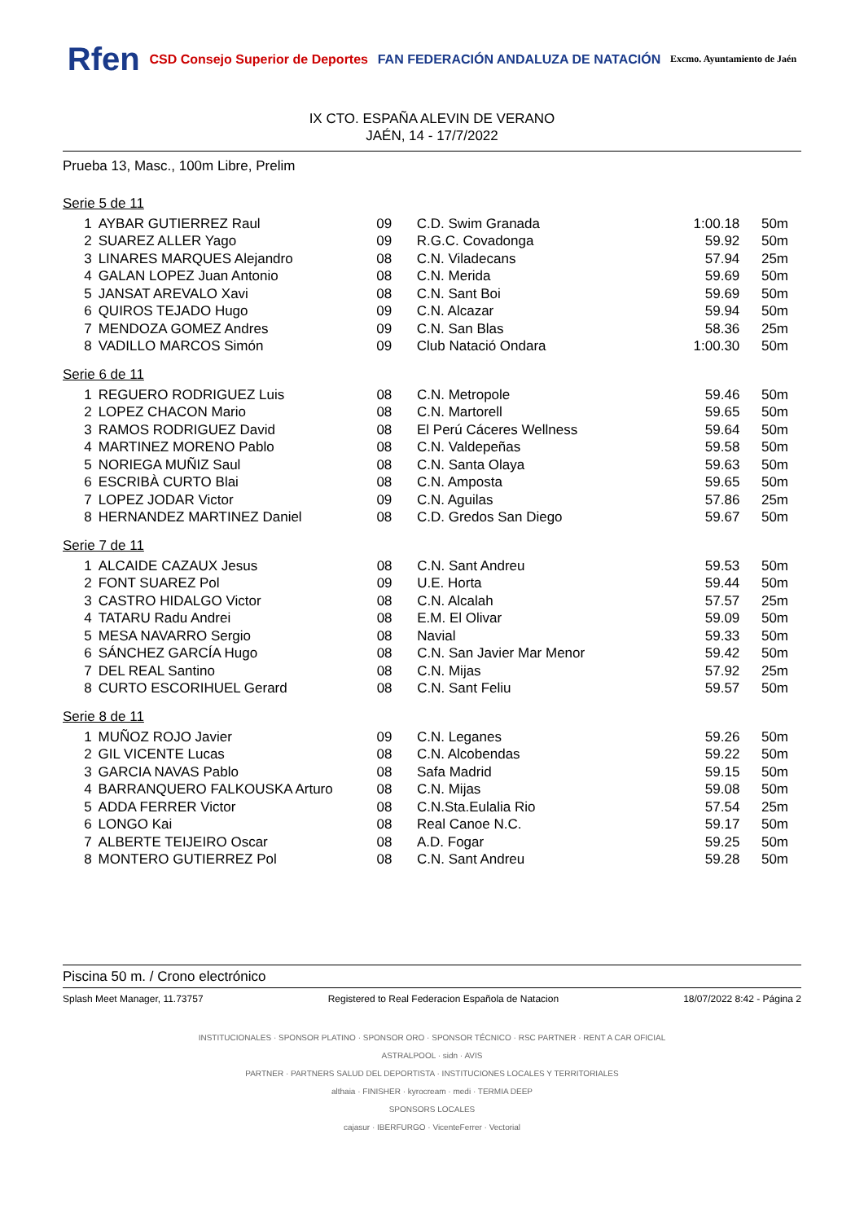Rfen
CSD Consejo Superior de Deportes
FAN FEDERACIÓN ANDALUZA DE NATACIÓN
Excmo. Ayuntamiento de Jaén
IX CTO. ESPAÑA ALEVIN DE VERANO
JAÉN, 14 - 17/7/2022
Prueba 13, Masc., 100m Libre, Prelim
Serie 5 de 11
| 1 | AYBAR GUTIERREZ Raul | 09 | C.D. Swim Granada | 1:00.18 | 50m |
| 2 | SUAREZ ALLER Yago | 09 | R.G.C. Covadonga | 59.92 | 50m |
| 3 | LINARES MARQUES Alejandro | 08 | C.N. Viladecans | 57.94 | 25m |
| 4 | GALAN LOPEZ Juan Antonio | 08 | C.N. Merida | 59.69 | 50m |
| 5 | JANSAT AREVALO Xavi | 08 | C.N. Sant Boi | 59.69 | 50m |
| 6 | QUIROS TEJADO Hugo | 09 | C.N. Alcazar | 59.94 | 50m |
| 7 | MENDOZA GOMEZ Andres | 09 | C.N. San Blas | 58.36 | 25m |
| 8 | VADILLO MARCOS Simón | 09 | Club Natació Ondara | 1:00.30 | 50m |
Serie 6 de 11
| 1 | REGUERO RODRIGUEZ Luis | 08 | C.N. Metropole | 59.46 | 50m |
| 2 | LOPEZ CHACON Mario | 08 | C.N. Martorell | 59.65 | 50m |
| 3 | RAMOS RODRIGUEZ David | 08 | El Perú Cáceres Wellness | 59.64 | 50m |
| 4 | MARTINEZ MORENO Pablo | 08 | C.N. Valdepeñas | 59.58 | 50m |
| 5 | NORIEGA MUÑIZ Saul | 08 | C.N. Santa Olaya | 59.63 | 50m |
| 6 | ESCRIBÀ CURTO Blai | 08 | C.N. Amposta | 59.65 | 50m |
| 7 | LOPEZ JODAR Victor | 09 | C.N. Aguilas | 57.86 | 25m |
| 8 | HERNANDEZ MARTINEZ Daniel | 08 | C.D. Gredos San Diego | 59.67 | 50m |
Serie 7 de 11
| 1 | ALCAIDE CAZAUX Jesus | 08 | C.N. Sant Andreu | 59.53 | 50m |
| 2 | FONT SUAREZ Pol | 09 | U.E. Horta | 59.44 | 50m |
| 3 | CASTRO HIDALGO Victor | 08 | C.N. Alcalah | 57.57 | 25m |
| 4 | TATARU Radu Andrei | 08 | E.M. El Olivar | 59.09 | 50m |
| 5 | MESA NAVARRO Sergio | 08 | Navial | 59.33 | 50m |
| 6 | SÁNCHEZ GARCÍA Hugo | 08 | C.N. San Javier Mar Menor | 59.42 | 50m |
| 7 | DEL REAL Santino | 08 | C.N. Mijas | 57.92 | 25m |
| 8 | CURTO ESCORIHUEL Gerard | 08 | C.N. Sant Feliu | 59.57 | 50m |
Serie 8 de 11
| 1 | MUÑOZ ROJO Javier | 09 | C.N. Leganes | 59.26 | 50m |
| 2 | GIL VICENTE Lucas | 08 | C.N. Alcobendas | 59.22 | 50m |
| 3 | GARCIA NAVAS Pablo | 08 | Safa Madrid | 59.15 | 50m |
| 4 | BARRANQUERO FALKOUSKA Arturo | 08 | C.N. Mijas | 59.08 | 50m |
| 5 | ADDA FERRER Victor | 08 | C.N.Sta.Eulalia Rio | 57.54 | 25m |
| 6 | LONGO Kai | 08 | Real Canoe N.C. | 59.17 | 50m |
| 7 | ALBERTE TEIJEIRO Oscar | 08 | A.D. Fogar | 59.25 | 50m |
| 8 | MONTERO GUTIERREZ Pol | 08 | C.N. Sant Andreu | 59.28 | 50m |
Piscina 50 m. / Crono electrónico
Splash Meet Manager, 11.73757 Registered to Real Federacion Española de Natacion 18/07/2022 8:42 - Página 2
INSTITUCIONALES · SPONSOR PLATINO · SPONSOR ORO · SPONSOR TÉCNICO · RSC PARTNER · RENT A CAR OFICIAL
ASTRALPOOL · sidn · AVIS
PARTNER · PARTNERS SALUD DEL DEPORTISTA · INSTITUCIONES LOCALES Y TERRITORIALES
althaia · FINISHER · kyrocream · medi · TERMIA DEEP
SPONSORS LOCALES
cajasur · IBERFURGO · VicenteFerrer · Vectorial